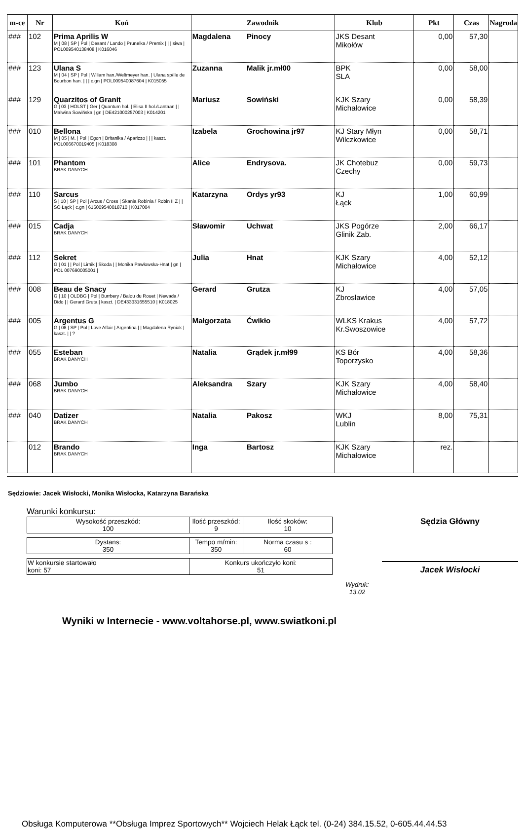| m-ce | Nr | Koń | Zawodnik | Klub | Pkt | Czas | Nagroda |
| --- | --- | --- | --- | --- | --- | --- | --- |
| ### | 102 | Prima Aprilis W M / 08 / SP / Pol / Desant / Lando / Prunelka / Premix / / / siwa / POL009540138408 / K016046 | Magdalena Pinocy | JKS Desant Mikołów | 0,00 | 57,30 | |
| ### | 123 | Ulana S M / 04 / SP / Pol / Wiliam han./Weltmeyer han. / Ulana sp/Ile de Bourbon han. / / / c.gn / POL009540087604 / K015055 | Zuzanna Malik jr.mł00 | BPK SLA | 0,00 | 58,00 | |
| ### | 129 | Quarzitos of Granit G / 03 / HOLST / Ger / Quantum hol. / Elisa II hol./Lantaan / / Malwina Sowińska / gn / DE421000257003 / K014201 | Mariusz Sowiński | KJK Szary Michałowice | 0,00 | 58,39 | |
| ### | 010 | Bellona M / 05 / M. / Pol / Egon / Britanika / Aparizzo / / / kaszt. / POL006670019405 / K018308 | Izabela Grochowina jr97 | KJ Stary Młyn Wilczkowice | 0,00 | 58,71 | |
| ### | 101 | Phantom BRAK DANYCH | Alice Endrysova. | JK Chotebuz Czechy | 0,00 | 59,73 | |
| ### | 110 | Sarcus S / 10 / SP / Pol / Arcus / Cross / Skania Robinia / Robin II Z / / SO Łąck / c.gn / 616009540018710 / K017004 | Katarzyna Ordys yr93 | KJ Łąck | 1,00 | 60,99 | |
| ### | 015 | Cadja BRAK DANYCH | Sławomir Uchwat | JKS Pogórze Glinik Zab. | 2,00 | 66,17 | |
| ### | 112 | Sekret G / 01 / / Pol / Lirnik / Skoda / / Monika Pawłowska-Hnat / gn / POL 007690005001 / | Julia Hnat | KJK Szary Michałowice | 4,00 | 52,12 | |
| ### | 008 | Beau de Snacy G / 10 / OLDBG / Pol / Burrbery / Balou du Rouet / Newada / Dido / / Gerard Gruta / kaszt. / DE433331655510 / K018025 | Gerard Grutza | KJ Zbrosławice | 4,00 | 57,05 | |
| ### | 005 | Argentus G G / 08 / SP / Pol / Love Affair / Argentina / / Magdalena Ryniak / kaszt. / / ? | Małgorzata Ćwikło | WLKS Krakus Kr.Swoszowice | 4,00 | 57,72 | |
| ### | 055 | Esteban BRAK DANYCH | Natalia Grądek jr.mł99 | KS Bór Toporzysko | 4,00 | 58,36 | |
| ### | 068 | Jumbo BRAK DANYCH | Aleksandra Szary | KJK Szary Michałowice | 4,00 | 58,40 | |
| ### | 040 | Datizer BRAK DANYCH | Natalia Pakosz | WKJ Lublin | 8,00 | 75,31 | |
| | 012 | Brando BRAK DANYCH | Inga Bartosz | KJK Szary Michałowice | rez. | | |
Sędziowie: Jacek Wisłocki, Monika Wisłocka, Katarzyna Barańska
Warunki konkursu:
| Wysokość przeszkód: 100 | Ilość przeszkód: 9 | Ilość skoków: 10 |
| Dystans: 350 | Tempo m/min: 350 | Norma czasu s : 60 |
| W konkursie startowało koni: 57 | Konkurs ukończyło koni: 51 |
Wydruk:
13.02
Sędzia Główny
Jacek Wisłocki
Wyniki w Internecie - www.voltahorse.pl, www.swiatkoni.pl
Obsługa Komputerowa **Obsługa Imprez Sportowych** Wojciech Helak Łąck tel. (0-24) 384.15.52, 0-605.44.44.53